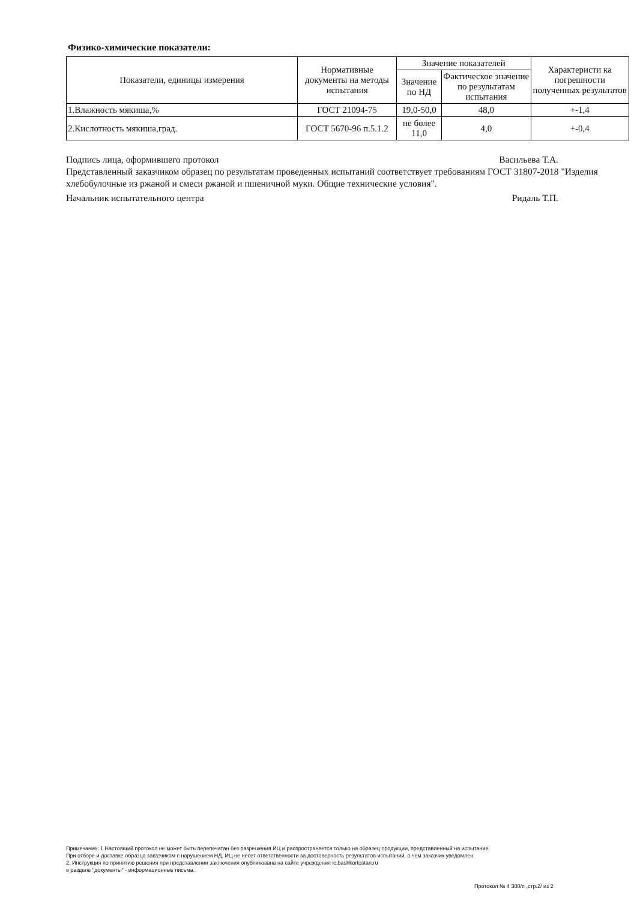Физико-химические показатели:
| Показатели, единицы измерения | Нормативные документы на методы испытания | Значение показателей | | Характеристи ка погрешности полученных результатов |
| --- | --- | --- | --- | --- |
| | | Значение по НД | Фактическое значение по результатам испытания | |
| 1.Влажность мякиша,% | ГОСТ 21094-75 | 19,0-50,0 | 48,0 | +-1,4 |
| 2.Кислотность мякиша,град. | ГОСТ 5670-96 п.5.1.2 | не более 11,0 | 4,0 | +-0,4 |
Подпись лица, оформившего протокол
Васильева Т.А.
Представленный заказчиком образец по результатам проведенных испытаний соответствует требованиям ГОСТ 31807-2018 "Изделия хлебобулочные из ржаной и смеси ржаной и пшеничной муки. Общие технические условия".
Начальник испытательного центра
Ридаль Т.П.
Примечание: 1.Настоящий протокол не может быть перепечатан без разрешения ИЦ и распространяется только на образец продукции, представленный на испытание.
При отборе и доставке образца заказчиком с нарушением НД, ИЦ не несет ответственности за достоверность результатов испытаний, о чем заказчик уведомлен.
2. Инструкция по принятию решения при представлении заключения опубликована на сайте учреждения ic.bashkortostan.ru
в разделе "документы" - информационные письма.
Протокол № 4 300/п ,стр.2/ из 2